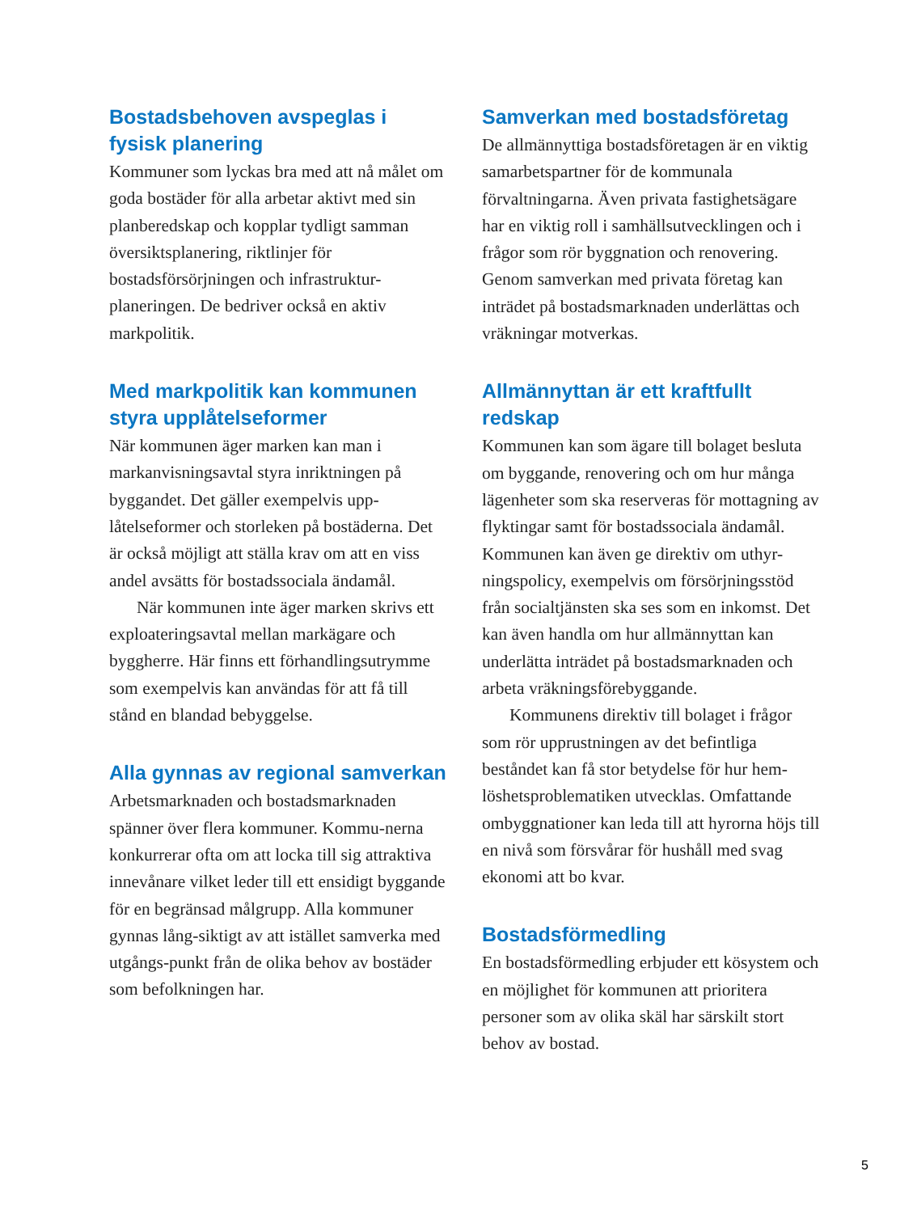Bostadsbehoven avspeglas i fysisk planering
Kommuner som lyckas bra med att nå målet om goda bostäder för alla arbetar aktivt med sin planberedskap och kopplar tydligt samman översiktsplanering, riktlinjer för bostadsförsörjningen och infrastruktur-planeringen. De bedriver också en aktiv markpolitik.
Med markpolitik kan kommunen styra upplåtelseformer
När kommunen äger marken kan man i markanvisningsavtal styra inriktningen på byggandet. Det gäller exempelvis upp-låtelseformer och storleken på bostäderna. Det är också möjligt att ställa krav om att en viss andel avsätts för bostadssociala ändamål.
När kommunen inte äger marken skrivs ett exploateringsavtal mellan markägare och byggherre. Här finns ett förhandlingsutrymme som exempelvis kan användas för att få till stånd en blandad bebyggelse.
Alla gynnas av regional samverkan
Arbetsmarknaden och bostadsmarknaden spänner över flera kommuner. Kommu-nerna konkurrerar ofta om att locka till sig attraktiva innevånare vilket leder till ett ensidigt byggande för en begränsad målgrupp. Alla kommuner gynnas lång-siktigt av att istället samverka med utgångs-punkt från de olika behov av bostäder som befolkningen har.
Samverkan med bostadsföretag
De allmännyttiga bostadsföretagen är en viktig samarbetspartner för de kommunala förvaltningarna. Även privata fastighetsägare har en viktig roll i samhällsutvecklingen och i frågor som rör byggnation och renovering. Genom samverkan med privata företag kan inträdet på bostadsmarknaden underlättas och vräkningar motverkas.
Allmännyttan är ett kraftfullt redskap
Kommunen kan som ägare till bolaget besluta om byggande, renovering och om hur många lägenheter som ska reserveras för mottagning av flyktingar samt för bostadssociala ändamål. Kommunen kan även ge direktiv om uthyr-ningspolicy, exempelvis om försörjningsstöd från socialtjänsten ska ses som en inkomst. Det kan även handla om hur allmännyttan kan underlätta inträdet på bostadsmarknaden och arbeta vräkningsförebyggande.
Kommunens direktiv till bolaget i frågor som rör upprustningen av det befintliga beståndet kan få stor betydelse för hur hem-löshetsproblematiken utvecklas. Omfattande ombyggnationer kan leda till att hyrorna höjs till en nivå som försvårar för hushåll med svag ekonomi att bo kvar.
Bostadsförmedling
En bostadsförmedling erbjuder ett kösystem och en möjlighet för kommunen att prioritera personer som av olika skäl har särskilt stort behov av bostad.
5